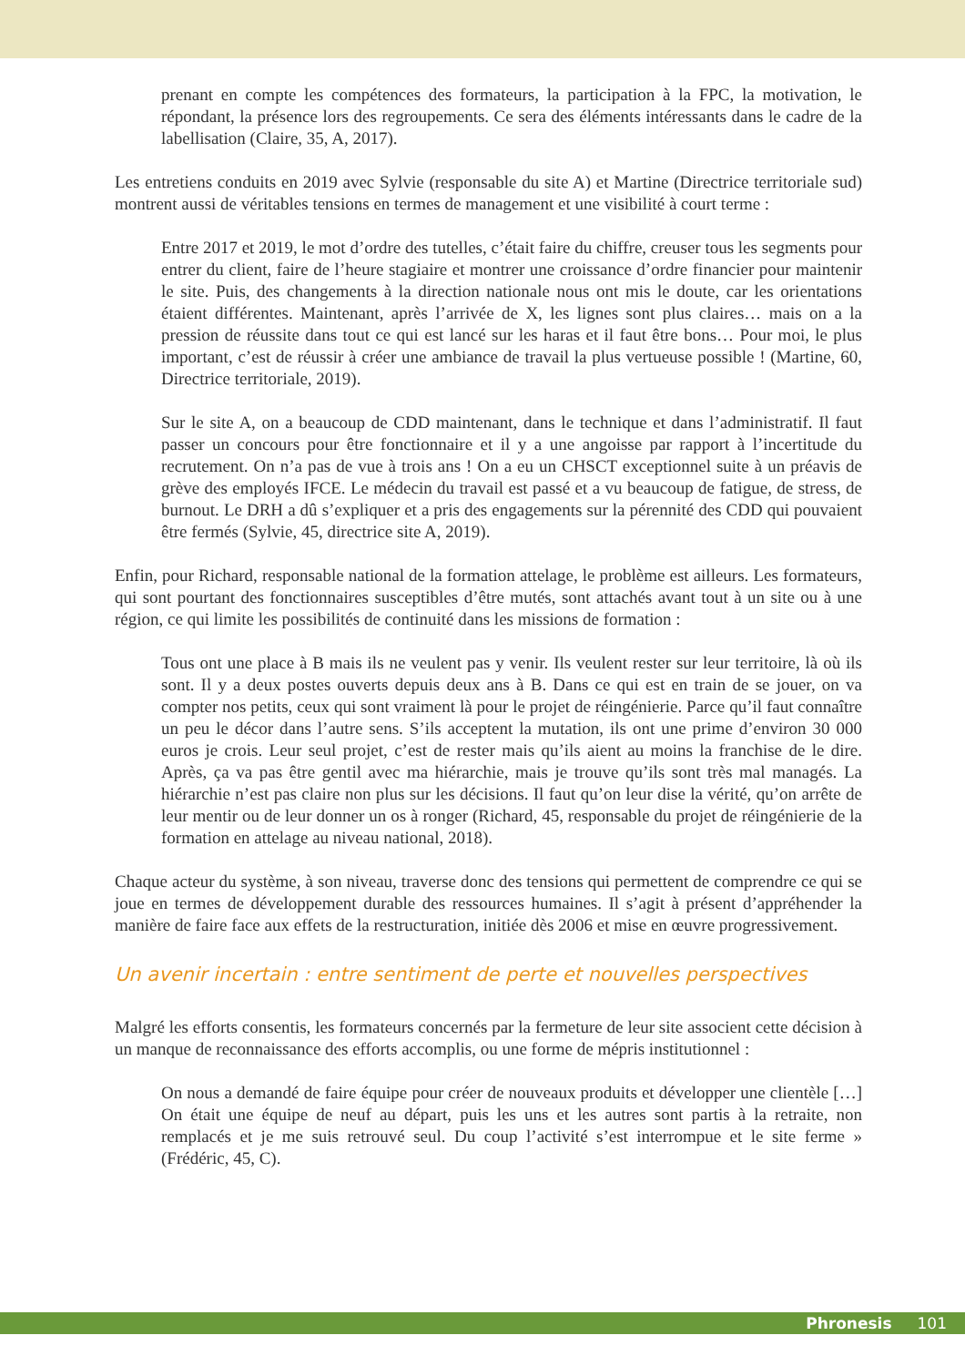prenant en compte les compétences des formateurs, la participation à la FPC, la motivation, le répondant, la présence lors des regroupements. Ce sera des éléments intéressants dans le cadre de la labellisation (Claire, 35, A, 2017).
Les entretiens conduits en 2019 avec Sylvie (responsable du site A) et Martine (Directrice territoriale sud) montrent aussi de véritables tensions en termes de management et une visibilité à court terme :
Entre 2017 et 2019, le mot d’ordre des tutelles, c’était faire du chiffre, creuser tous les segments pour entrer du client, faire de l’heure stagiaire et montrer une croissance d’ordre financier pour maintenir le site. Puis, des changements à la direction nationale nous ont mis le doute, car les orientations étaient différentes. Maintenant, après l’arrivée de X, les lignes sont plus claires… mais on a la pression de réussite dans tout ce qui est lancé sur les haras et il faut être bons… Pour moi, le plus important, c’est de réussir à créer une ambiance de travail la plus vertueuse possible ! (Martine, 60, Directrice territoriale, 2019).
Sur le site A, on a beaucoup de CDD maintenant, dans le technique et dans l’administratif. Il faut passer un concours pour être fonctionnaire et il y a une angoisse par rapport à l’incertitude du recrutement. On n’a pas de vue à trois ans ! On a eu un CHSCT exceptionnel suite à un préavis de grève des employés IFCE. Le médecin du travail est passé et a vu beaucoup de fatigue, de stress, de burnout. Le DRH a dû s’expliquer et a pris des engagements sur la pérennité des CDD qui pouvaient être fermés (Sylvie, 45, directrice site A, 2019).
Enfin, pour Richard, responsable national de la formation attelage, le problème est ailleurs. Les formateurs, qui sont pourtant des fonctionnaires susceptibles d’être mutés, sont attachés avant tout à un site ou à une région, ce qui limite les possibilités de continuité dans les missions de formation :
Tous ont une place à B mais ils ne veulent pas y venir. Ils veulent rester sur leur territoire, là où ils sont. Il y a deux postes ouverts depuis deux ans à B. Dans ce qui est en train de se jouer, on va compter nos petits, ceux qui sont vraiment là pour le projet de réingénierie. Parce qu’il faut connaître un peu le décor dans l’autre sens. S’ils acceptent la mutation, ils ont une prime d’environ 30 000 euros je crois. Leur seul projet, c’est de rester mais qu’ils aient au moins la franchise de le dire. Après, ça va pas être gentil avec ma hiérarchie, mais je trouve qu’ils sont très mal managés. La hiérarchie n’est pas claire non plus sur les décisions. Il faut qu’on leur dise la vérité, qu’on arrête de leur mentir ou de leur donner un os à ronger (Richard, 45, responsable du projet de réingénierie de la formation en attelage au niveau national, 2018).
Chaque acteur du système, à son niveau, traverse donc des tensions qui permettent de comprendre ce qui se joue en termes de développement durable des ressources humaines. Il s’agit à présent d’appréhender la manière de faire face aux effets de la restructuration, initiée dès 2006 et mise en œuvre progressivement.
Un avenir incertain : entre sentiment de perte et nouvelles perspectives
Malgré les efforts consentis, les formateurs concernés par la fermeture de leur site associent cette décision à un manque de reconnaissance des efforts accomplis, ou une forme de mépris institutionnel :
On nous a demandé de faire équipe pour créer de nouveaux produits et développer une clientèle […] On était une équipe de neuf au départ, puis les uns et les autres sont partis à la retraite, non remplacés et je me suis retrouvé seul. Du coup l’activité s’est interrompue et le site ferme » (Frédéric, 45, C).
Phronesis 101